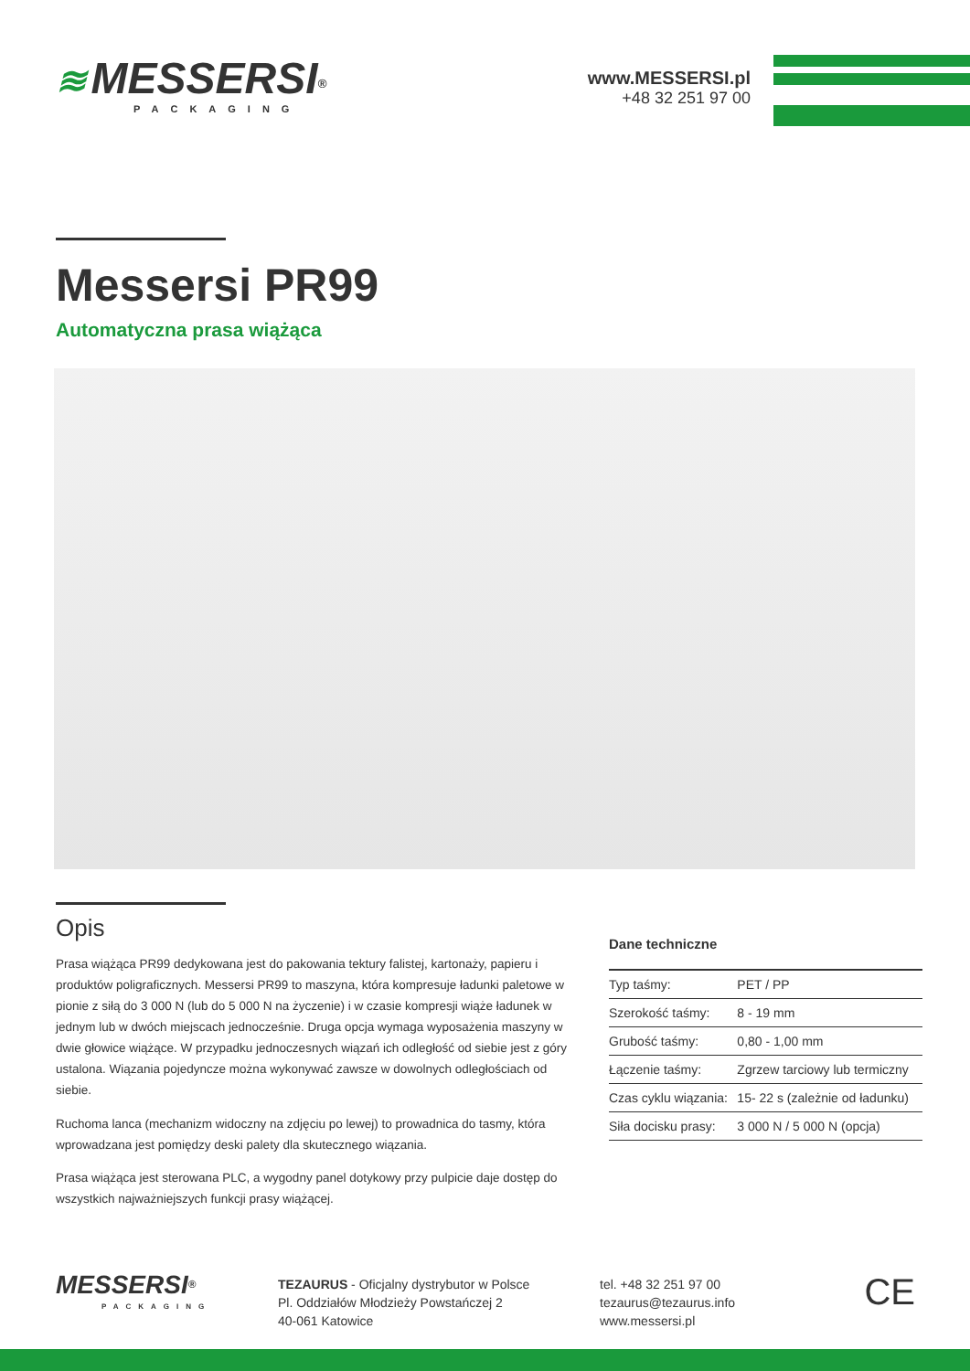≋ MESSERSI<sup>®</sup>
PACKAGING
www.MESSERSI.pl
+48 32 251 97 00
Messersi PR99
Automatyczna prasa wiążąca
Opis
Prasa wiążąca PR99 dedykowana jest do pakowania tektury falistej, kartonaży, papieru i produktów poligraficznych. Messersi PR99 to maszyna, która kompresuje ładunki paletowe w pionie z siłą do 3 000 N (lub do 5 000 N na życzenie) i w czasie kompresji wiąże ładunek w jednym lub w dwóch miejscach jednocześnie. Druga opcja wymaga wyposażenia maszyny w dwie głowice wiążące. W przypadku jednoczesnych wiązań ich odległość od siebie jest z góry ustalona. Wiązania pojedyncze można wykonywać zawsze w dowolnych odległościach od siebie.
Ruchoma lanca (mechanizm widoczny na zdjęciu po lewej) to prowadnica do tasmy, która wprowadzana jest pomiędzy deski palety dla skutecznego wiązania.
Prasa wiążąca jest sterowana PLC, a wygodny panel dotykowy przy pulpicie daje dostęp do wszystkich najważniejszych funkcji prasy wiążącej.
Dane techniczne
| Typ taśmy: | PET / PP |
| Szerokość taśmy: | 8 - 19 mm |
| Grubość taśmy: | 0,80 - 1,00 mm |
| Łączenie taśmy: | Zgrzew tarciowy lub termiczny |
| Czas cyklu wiązania: | 15- 22 s (zależnie od ładunku) |
| Siła docisku prasy: | 3 000 N / 5 000 N (opcja) |
MESSERSI<sup>®</sup>
PACKAGING
TEZAURUS - Oficjalny dystrybutor w Polsce
Pl. Oddziałów Młodzieży Powstańczej 2
40-061 Katowice
tel. +48 32 251 97 00
tezaurus@tezaurus.info
www.messersi.pl
CE